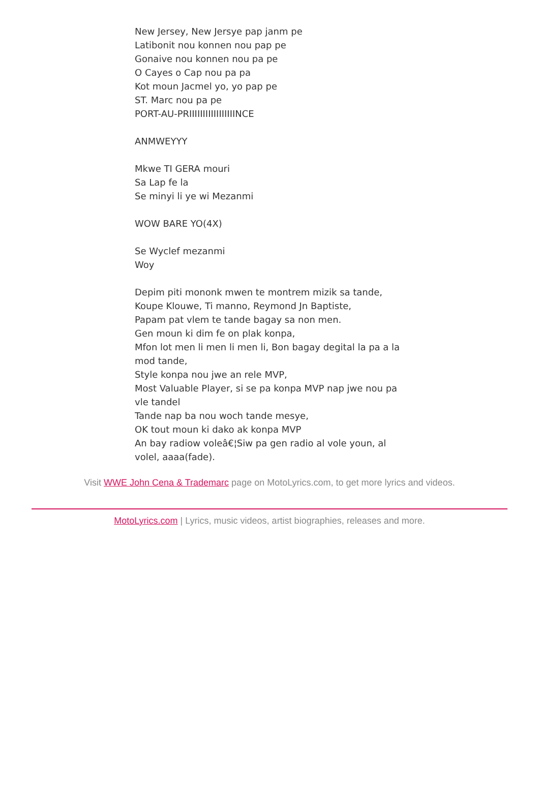New Jersey, New Jersye pap janm pe
Latibonit nou konnen nou pap pe
Gonaive nou konnen nou pa pe
O Cayes o Cap nou pa pa
Kot moun Jacmel yo, yo pap pe
ST. Marc nou pa pe
PORT-AU-PRIIIIIIIIIIIIIIIIINCE
ANMWEYYY
Mkwe TI GERA mouri
Sa Lap fe la
Se minyi li ye wi Mezanmi
WOW BARE YO(4X)
Se Wyclef mezanmi
Woy
Depim piti mononk mwen te montrem mizik sa tande,
Koupe Klouwe, Ti manno, Reymond Jn Baptiste,
Papam pat vlem te tande bagay sa non men.
Gen moun ki dim fe on plak konpa,
Mfon lot men li men li men li, Bon bagay degital la pa a la mod tande,
Style konpa nou jwe an rele MVP,
Most Valuable Player, si se pa konpa MVP nap jwe nou pa vle tandel
Tande nap ba nou woch tande mesye,
OK tout moun ki dako ak konpa MVP
An bay radiow voleâ€¦Siw pa gen radio al vole youn, al volel, aaaa(fade).
Visit WWE John Cena & Trademarc page on MotoLyrics.com, to get more lyrics and videos.
MotoLyrics.com | Lyrics, music videos, artist biographies, releases and more.